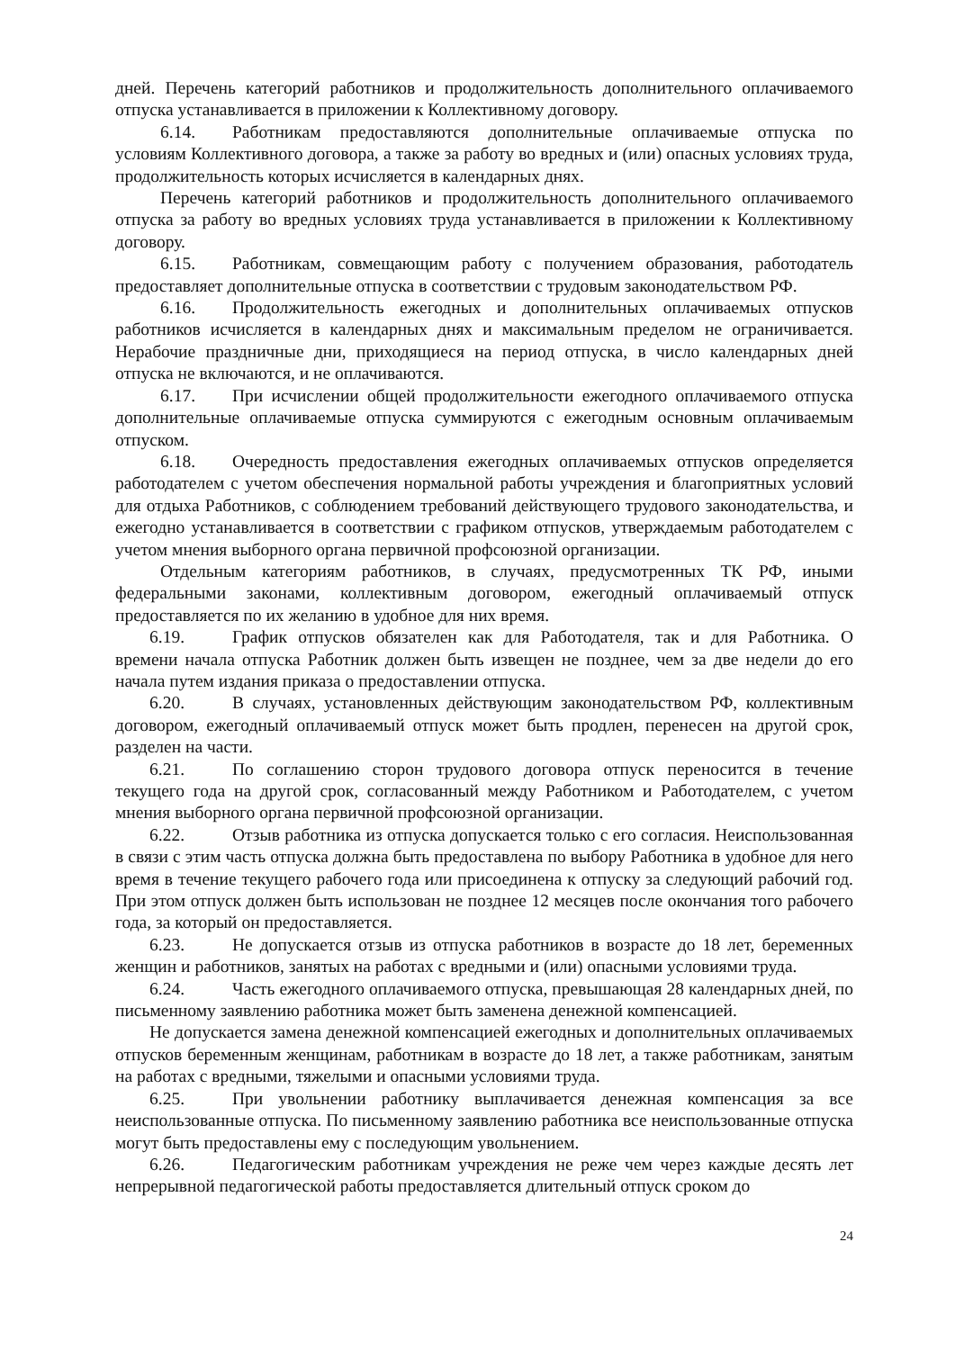дней. Перечень категорий работников и продолжительность дополнительного оплачиваемого отпуска устанавливается в приложении к Коллективному договору.
6.14. Работникам предоставляются дополнительные оплачиваемые отпуска по условиям Коллективного договора, а также за работу во вредных и (или) опасных условиях труда, продолжительность которых исчисляется в календарных днях.
Перечень категорий работников и продолжительность дополнительного оплачиваемого отпуска за работу во вредных условиях труда устанавливается в приложении к Коллективному договору.
6.15. Работникам, совмещающим работу с получением образования, работодатель предоставляет дополнительные отпуска в соответствии с трудовым законодательством РФ.
6.16. Продолжительность ежегодных и дополнительных оплачиваемых отпусков работников исчисляется в календарных днях и максимальным пределом не ограничивается. Нерабочие праздничные дни, приходящиеся на период отпуска, в число календарных дней отпуска не включаются, и не оплачиваются.
6.17. При исчислении общей продолжительности ежегодного оплачиваемого отпуска дополнительные оплачиваемые отпуска суммируются с ежегодным основным оплачиваемым отпуском.
6.18. Очередность предоставления ежегодных оплачиваемых отпусков определяется работодателем с учетом обеспечения нормальной работы учреждения и благоприятных условий для отдыха Работников, с соблюдением требований действующего трудового законодательства, и ежегодно устанавливается в соответствии с графиком отпусков, утверждаемым работодателем с учетом мнения выборного органа первичной профсоюзной организации.
Отдельным категориям работников, в случаях, предусмотренных ТК РФ, иными федеральными законами, коллективным договором, ежегодный оплачиваемый отпуск предоставляется по их желанию в удобное для них время.
6.19. График отпусков обязателен как для Работодателя, так и для Работника. О времени начала отпуска Работник должен быть извещен не позднее, чем за две недели до его начала путем издания приказа о предоставлении отпуска.
6.20. В случаях, установленных действующим законодательством РФ, коллективным договором, ежегодный оплачиваемый отпуск может быть продлен, перенесен на другой срок, разделен на части.
6.21. По соглашению сторон трудового договора отпуск переносится в течение текущего года на другой срок, согласованный между Работником и Работодателем, с учетом мнения выборного органа первичной профсоюзной организации.
6.22. Отзыв работника из отпуска допускается только с его согласия. Неиспользованная в связи с этим часть отпуска должна быть предоставлена по выбору Работника в удобное для него время в течение текущего рабочего года или присоединена к отпуску за следующий рабочий год. При этом отпуск должен быть использован не позднее 12 месяцев после окончания того рабочего года, за который он предоставляется.
6.23. Не допускается отзыв из отпуска работников в возрасте до 18 лет, беременных женщин и работников, занятых на работах с вредными и (или) опасными условиями труда.
6.24. Часть ежегодного оплачиваемого отпуска, превышающая 28 календарных дней, по письменному заявлению работника может быть заменена денежной компенсацией.
Не допускается замена денежной компенсацией ежегодных и дополнительных оплачиваемых отпусков беременным женщинам, работникам в возрасте до 18 лет, а также работникам, занятым на работах с вредными, тяжелыми и опасными условиями труда.
6.25. При увольнении работнику выплачивается денежная компенсация за все неиспользованные отпуска. По письменному заявлению работника все неиспользованные отпуска могут быть предоставлены ему с последующим увольнением.
6.26. Педагогическим работникам учреждения не реже чем через каждые десять лет непрерывной педагогической работы предоставляется длительный отпуск сроком до
24